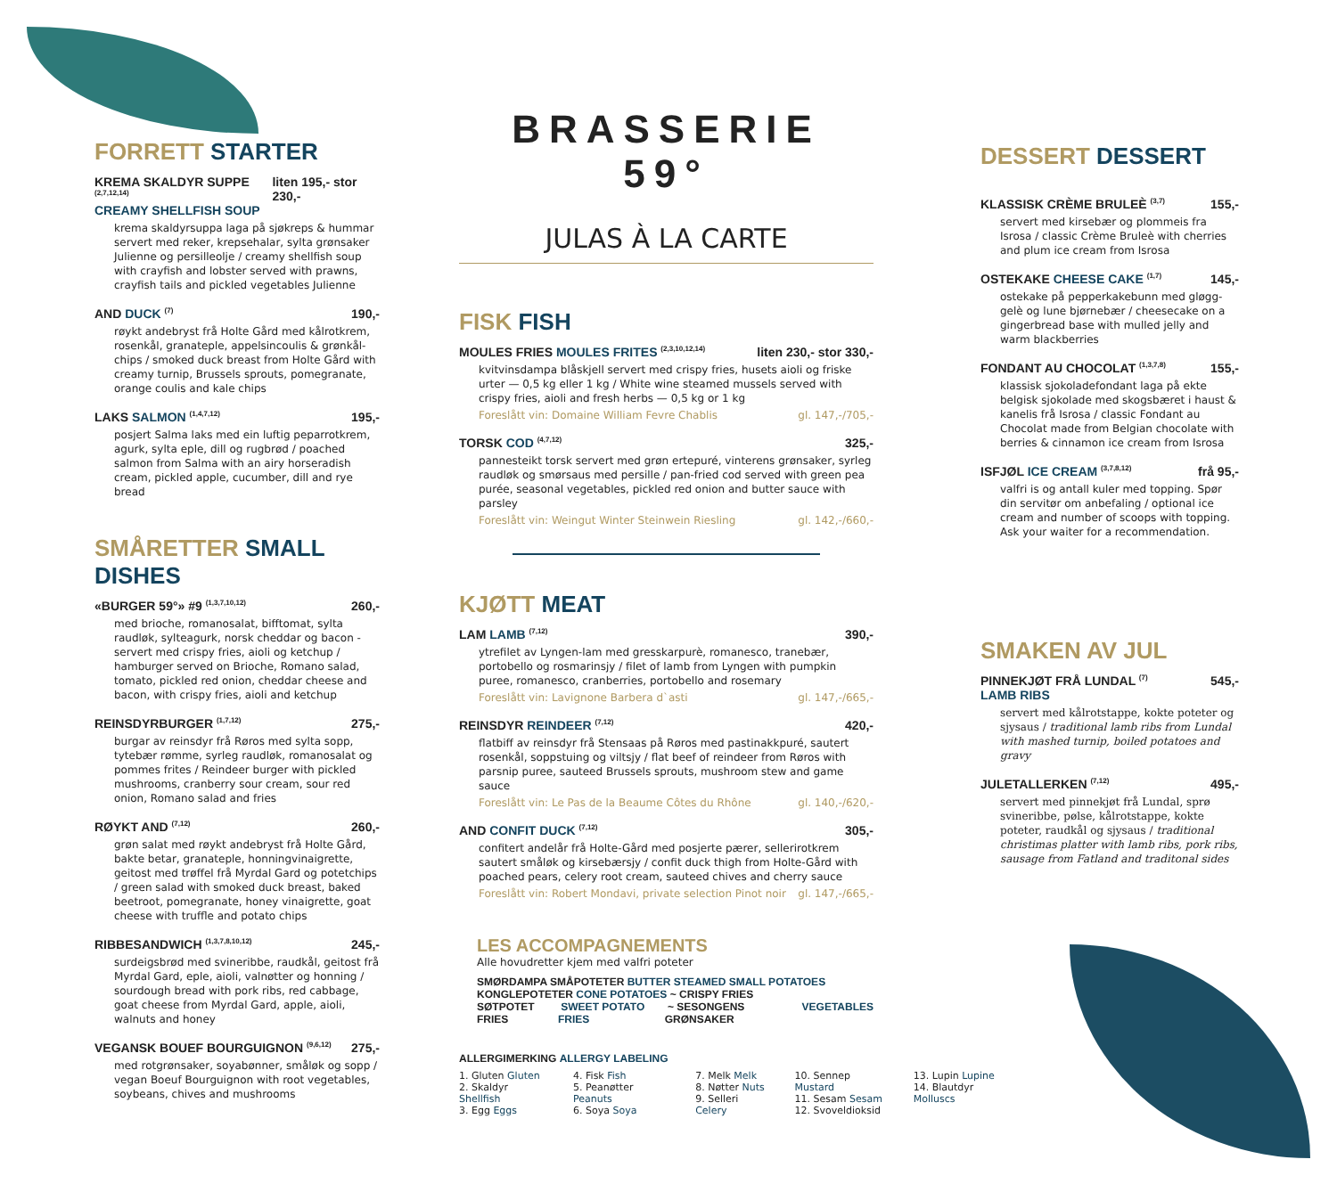FORRETT STARTER
KREMA SKALDYR SUPPE <sup>(2,7,12,14)</sup> liten 195,- stor 230,-
CREAMY SHELLFISH SOUP
krema skaldyrsuppa laga på sjøkreps & hummar servert med reker, krepsehalar, sylta grønsaker Julienne og persilleolje / creamy shellfish soup with crayfish and lobster served with prawns, crayfish tails and pickled vegetables Julienne
AND DUCK <sup>(7)</sup> 190,-
røykt andebryst frå Holte Gård med kålrotkrem, rosenkål, granateple, appelsincoulis & grønkål-chips / smoked duck breast from Holte Gård with creamy turnip, Brussels sprouts, pomegranate, orange coulis and kale chips
LAKS SALMON <sup>(1,4,7,12)</sup> 195,-
posjert Salma laks med ein luftig peparrotkrem, agurk, sylta eple, dill og rugbrød / poached salmon from Salma with an airy horseradish cream, pickled apple, cucumber, dill and rye bread
SMÅRETTER SMALL DISHES
«BURGER 59°» #9 <sup>(1,3,7,10,12)</sup> 260,-
med brioche, romanosalat, bifftomat, sylta raudløk, sylteagurk, norsk cheddar og bacon - servert med crispy fries, aioli og ketchup / hamburger served on Brioche, Romano salad, tomato, pickled red onion, cheddar cheese and bacon, with crispy fries, aioli and ketchup
REINSDYRBURGER <sup>(1,7,12)</sup> 275,-
burgar av reinsdyr frå Røros med sylta sopp, tytebær rømme, syrleg raudløk, romanosalat og pommes frites / Reindeer burger with pickled mushrooms, cranberry sour cream, sour red onion, Romano salad and fries
RØYKT AND <sup>(7,12)</sup> 260,-
grøn salat med røykt andebryst frå Holte Gård, bakte betar, granateple, honningvinaigrette, geitost med trøffel frå Myrdal Gard og potetchips / green salad with smoked duck breast, baked beetroot, pomegranate, honey vinaigrette, goat cheese with truffle and potato chips
RIBBESANDWICH <sup>(1,3,7,8,10,12)</sup> 245,-
surdeigsbrød med svineribbe, raudkål, geitost frå Myrdal Gard, eple, aioli, valnøtter og honning / sourdough bread with pork ribs, red cabbage, goat cheese from Myrdal Gard, apple, aioli, walnuts and honey
VEGANSK BOUEF BOURGUIGNON <sup>(9,6,12)</sup> 275,-
med rotgrønsaker, soyabønner, småløk og sopp / vegan Boeuf Bourguignon with root vegetables, soybeans, chives and mushrooms
BRASSERIE 59°
JULAS À LA CARTE
FISK FISH
MOULES FRIES MOULES FRITES <sup>(2,3,10,12,14)</sup> liten 230,- stor 330,-
kvitvinsdampa blåskjell servert med crispy fries, husets aioli og friske urter — 0,5 kg eller 1 kg / White wine steamed mussels served with crispy fries, aioli and fresh herbs — 0,5 kg or 1 kg
Foreslått vin: Domaine William Fevre Chablis gl. 147,-/705,-
TORSK COD <sup>(4,7,12)</sup> 325,-
pannesteikt torsk servert med grøn ertepuré, vinterens grønsaker, syrleg raudløk og smørsaus med persille / pan-fried cod served with green pea purée, seasonal vegetables, pickled red onion and butter sauce with parsley
Foreslått vin: Weingut Winter Steinwein Riesling gl. 142,-/660,-
KJØTT MEAT
LAM LAMB <sup>(7,12)</sup> 390,-
ytrefilet av Lyngen-lam med gresskarpurè, romanesco, tranebær, portobello og rosmarinsjy / filet of lamb from Lyngen with pumpkin puree, romanesco, cranberries, portobello and rosemary
Foreslått vin: Lavignone Barbera d`asti gl. 147,-/665,-
REINSDYR REINDEER <sup>(7,12)</sup> 420,-
flatbiff av reinsdyr frå Stensaas på Røros med pastinakkpuré, sautert rosenkål, soppstuing og viltsjy / flat beef of reindeer from Røros with parsnip puree, sauteed Brussels sprouts, mushroom stew and game sauce
Foreslått vin: Le Pas de la Beaume Côtes du Rhône gl. 140,-/620,-
AND CONFIT DUCK <sup>(7,12)</sup> 305,-
confitert andelår frå Holte-Gård med posjerte pærer, sellerirotkrem sautert småløk og kirsebærsjy / confit duck thigh from Holte-Gård with poached pears, celery root cream, sauteed chives and cherry sauce
Foreslått vin: Robert Mondavi, private selection Pinot noir gl. 147,-/665,-
LES ACCOMPAGNEMENTS
Alle hovudretter kjem med valfri poteter
SMØRDAMPA SMÅPOTETER BUTTER STEAMED SMALL POTATOES
KONGLEPOTETER CONE POTATOES ~ CRISPY FRIES
SØTPOTET FRIES SWEET POTATO FRIES ~ SESONGENS GRØNSAKER VEGETABLES
ALLERGIMERKING ALLERGY LABELING
1. Gluten Gluten
2. Skaldyr Shellfish
3. Egg Eggs
4. Fisk Fish
5. Peanøtter Peanuts
6. Soya Soya
7. Melk Melk
8. Nøtter Nuts
9. Selleri Celery
10. Sennep Mustard
11. Sesam Sesam
12. Svoveldioksid
13. Lupin Lupine
14. Blautdyr Molluscs
DESSERT DESSERT
KLASSISK CRÈME BRULEÈ <sup>(3,7)</sup> 155,-
servert med kirsebær og plommeis fra Isrosa / classic Crème Bruleè with cherries and plum ice cream from Isrosa
OSTEKAKE CHEESE CAKE <sup>(1,7)</sup> 145,-
ostekake på pepperkakebunn med gløgg-gelè og lune bjørnebær / cheesecake on a gingerbread base with mulled jelly and warm blackberries
FONDANT AU CHOCOLAT <sup>(1,3,7,8)</sup> 155,-
klassisk sjokoladefondant laga på ekte belgisk sjokolade med skogsbæret i haust & kanelis frå Isrosa / classic Fondant au Chocolat made from Belgian chocolate with berries & cinnamon ice cream from Isrosa
ISFJØL ICE CREAM <sup>(3,7,8,12)</sup> frå 95,-
valfri is og antall kuler med topping. Spør din servitør om anbefaling / optional ice cream and number of scoops with topping. Ask your waiter for a recommendation.
SMAKEN AV JUL
PINNEKJØT FRÅ LUNDAL <sup>(7)</sup> 545,-
LAMB RIBS
servert med kålrotstappe, kokte poteter og sjysaus / traditional lamb ribs from Lundal with mashed turnip, boiled potatoes and gravy
JULETALLERKEN <sup>(7,12)</sup> 495,-
servert med pinnekjøt frå Lundal, sprø svineribbe, pølse, kålrotstappe, kokte poteter, raudkål og sjysaus / traditional christimas platter with lamb ribs, pork ribs, sausage from Fatland and traditonal sides